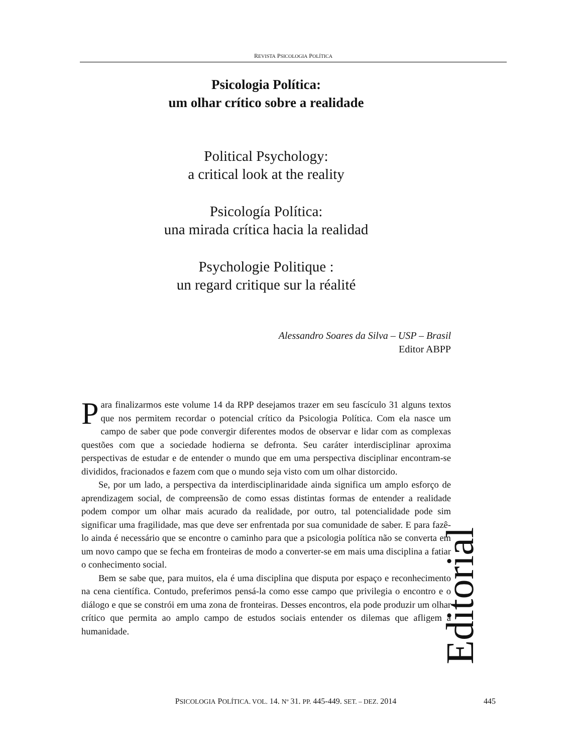REVISTA PSICOLOGIA POLÍTICA
Psicologia Política:
um olhar crítico sobre a realidade
Political Psychology:
a critical look at the reality
Psicología Política:
una mirada crítica hacia la realidad
Psychologie Politique :
un regard critique sur la réalité
Alessandro Soares da Silva – USP – Brasil
Editor ABPP
Para finalizarmos este volume 14 da RPP desejamos trazer em seu fascículo 31 alguns textos que nos permitem recordar o potencial crítico da Psicologia Política. Com ela nasce um campo de saber que pode convergir diferentes modos de observar e lidar com as complexas questões com que a sociedade hodierna se defronta. Seu caráter interdisciplinar aproxima perspectivas de estudar e de entender o mundo que em uma perspectiva disciplinar encontram-se divididos, fracionados e fazem com que o mundo seja visto com um olhar distorcido.
Se, por um lado, a perspectiva da interdisciplinaridade ainda significa um amplo esforço de aprendizagem social, de compreensão de como essas distintas formas de entender a realidade podem compor um olhar mais acurado da realidade, por outro, tal potencialidade pode sim significar uma fragilidade, mas que deve ser enfrentada por sua comunidade de saber. E para fazê-lo ainda é necessário que se encontre o caminho para que a psicologia política não se converta em um novo campo que se fecha em fronteiras de modo a converter-se em mais uma disciplina a fatiar o conhecimento social.
Bem se sabe que, para muitos, ela é uma disciplina que disputa por espaço e reconhecimento na cena científica. Contudo, preferimos pensá-la como esse campo que privilegia o encontro e o diálogo e que se constrói em uma zona de fronteiras. Desses encontros, ela pode produzir um olhar crítico que permita ao amplo campo de estudos sociais entender os dilemas que afligem a humanidade.
Editorial
PSICOLOGIA POLÍTICA. VOL. 14. Nº 31. PP. 445-449. SET. – DEZ. 2014 445